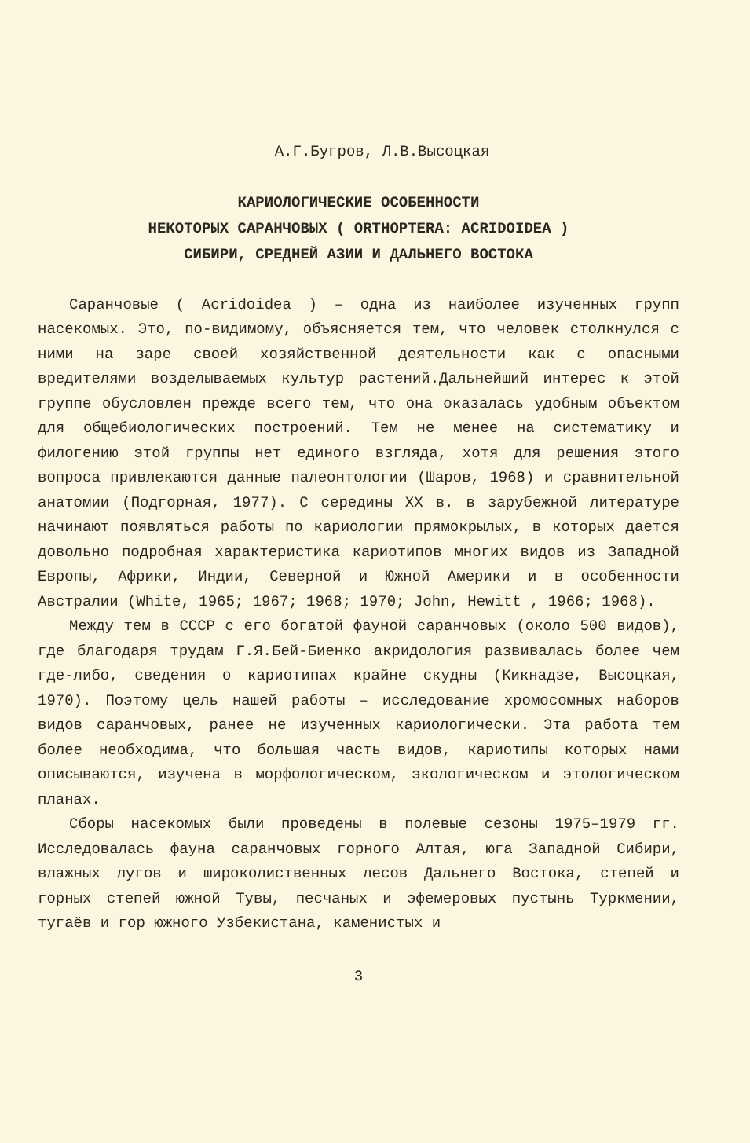А.Г.Бугров, Л.В.Высоцкая
КАРИОЛОГИЧЕСКИЕ ОСОБЕННОСТИ
НЕКОТОРЫХ САРАНЧОВЫХ ( ORTHOPTERA: ACRIDOIDEA )
СИБИРИ, СРЕДНЕЙ АЗИИ И ДАЛЬНЕГО ВОСТОКА
Саранчовые ( Acridoidea ) – одна из наиболее изученных групп насекомых. Это, по-видимому, объясняется тем, что человек столкнулся с ними на заре своей хозяйственной деятельности как с опасными вредителями возделываемых культур растений.Дальнейший интерес к этой группе обусловлен прежде всего тем, что она оказалась удобным объектом для общебиологических построений. Тем не менее на систематику и филогению этой группы нет единого взгляда, хотя для решения этого вопроса привлекаются данные палеонтологии (Шаров, 1968) и сравнительной анатомии (Подгорная, 1977). С середины XX в. в зарубежной литературе начинают появляться работы по кариологии прямокрылых, в которых дается довольно подробная характеристика кариотипов многих видов из Западной Европы, Африки, Индии, Северной и Южной Америки и в особенности Австралии (White, 1965; 1967; 1968; 1970; John, Hewitt , 1966; 1968).
Между тем в СССР с его богатой фауной саранчовых (около 500 видов), где благодаря трудам Г.Я.Бей-Биенко акридология развивалась более чем где-либо, сведения о кариотипах крайне скудны (Кикнадзе, Высоцкая, 1970). Поэтому цель нашей работы – исследование хромосомных наборов видов саранчовых, ранее не изученных кариологически. Эта работа тем более необходима, что большая часть видов, кариотипы которых нами описываются, изучена в морфологическом, экологическом и этологическом планах.
Сборы насекомых были проведены в полевые сезоны 1975–1979 гг. Исследовалась фауна саранчовых горного Алтая, юга Западной Сибири, влажных лугов и широколиственных лесов Дальнего Востока, степей и горных степей южной Тувы, песчаных и эфемеровых пустынь Туркмении, тугаёв и гор южного Узбекистана, каменистых и
3